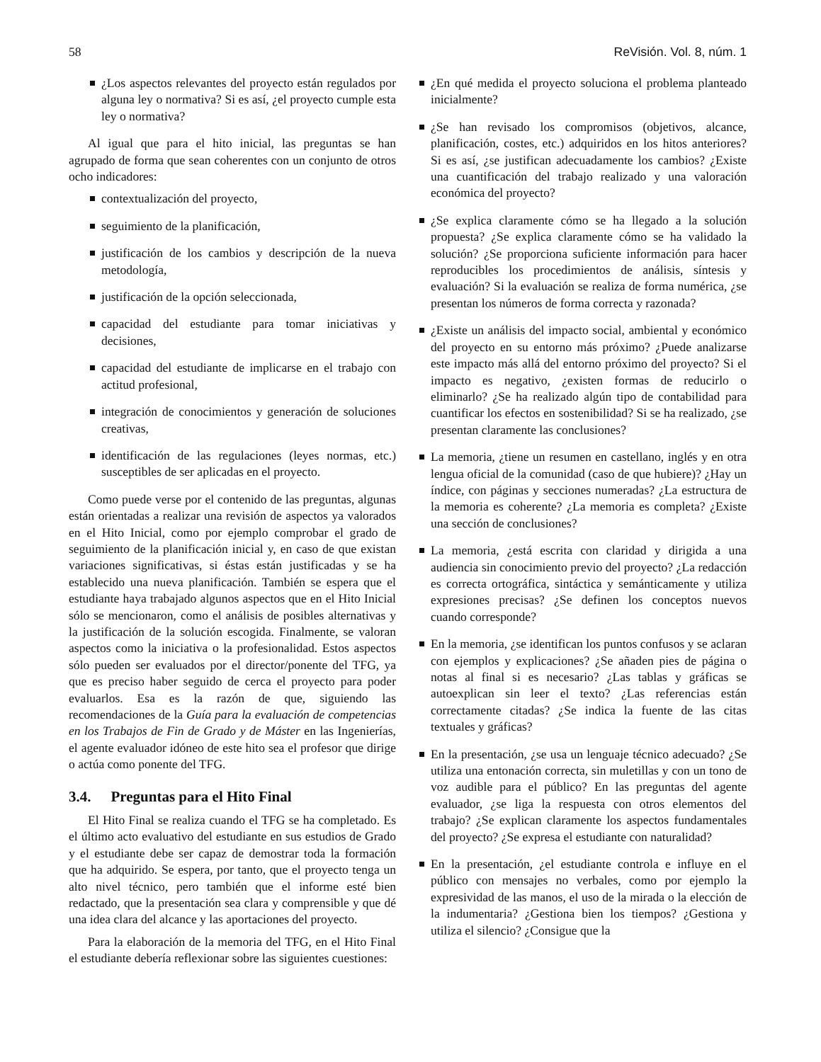58 ReVisión. Vol. 8, núm. 1
¿Los aspectos relevantes del proyecto están regulados por alguna ley o normativa? Si es así, ¿el proyecto cumple esta ley o normativa?
Al igual que para el hito inicial, las preguntas se han agrupado de forma que sean coherentes con un conjunto de otros ocho indicadores:
contextualización del proyecto,
seguimiento de la planificación,
justificación de los cambios y descripción de la nueva metodología,
justificación de la opción seleccionada,
capacidad del estudiante para tomar iniciativas y decisiones,
capacidad del estudiante de implicarse en el trabajo con actitud profesional,
integración de conocimientos y generación de soluciones creativas,
identificación de las regulaciones (leyes normas, etc.) susceptibles de ser aplicadas en el proyecto.
Como puede verse por el contenido de las preguntas, algunas están orientadas a realizar una revisión de aspectos ya valorados en el Hito Inicial, como por ejemplo comprobar el grado de seguimiento de la planificación inicial y, en caso de que existan variaciones significativas, si éstas están justificadas y se ha establecido una nueva planificación. También se espera que el estudiante haya trabajado algunos aspectos que en el Hito Inicial sólo se mencionaron, como el análisis de posibles alternativas y la justificación de la solución escogida. Finalmente, se valoran aspectos como la iniciativa o la profesionalidad. Estos aspectos sólo pueden ser evaluados por el director/ponente del TFG, ya que es preciso haber seguido de cerca el proyecto para poder evaluarlos. Esa es la razón de que, siguiendo las recomendaciones de la Guía para la evaluación de competencias en los Trabajos de Fin de Grado y de Máster en las Ingenierías, el agente evaluador idóneo de este hito sea el profesor que dirige o actúa como ponente del TFG.
3.4. Preguntas para el Hito Final
El Hito Final se realiza cuando el TFG se ha completado. Es el último acto evaluativo del estudiante en sus estudios de Grado y el estudiante debe ser capaz de demostrar toda la formación que ha adquirido. Se espera, por tanto, que el proyecto tenga un alto nivel técnico, pero también que el informe esté bien redactado, que la presentación sea clara y comprensible y que dé una idea clara del alcance y las aportaciones del proyecto.
Para la elaboración de la memoria del TFG, en el Hito Final el estudiante debería reflexionar sobre las siguientes cuestiones:
¿En qué medida el proyecto soluciona el problema planteado inicialmente?
¿Se han revisado los compromisos (objetivos, alcance, planificación, costes, etc.) adquiridos en los hitos anteriores? Si es así, ¿se justifican adecuadamente los cambios? ¿Existe una cuantificación del trabajo realizado y una valoración económica del proyecto?
¿Se explica claramente cómo se ha llegado a la solución propuesta? ¿Se explica claramente cómo se ha validado la solución? ¿Se proporciona suficiente información para hacer reproducibles los procedimientos de análisis, síntesis y evaluación? Si la evaluación se realiza de forma numérica, ¿se presentan los números de forma correcta y razonada?
¿Existe un análisis del impacto social, ambiental y económico del proyecto en su entorno más próximo? ¿Puede analizarse este impacto más allá del entorno próximo del proyecto? Si el impacto es negativo, ¿existen formas de reducirlo o eliminarlo? ¿Se ha realizado algún tipo de contabilidad para cuantificar los efectos en sostenibilidad? Si se ha realizado, ¿se presentan claramente las conclusiones?
La memoria, ¿tiene un resumen en castellano, inglés y en otra lengua oficial de la comunidad (caso de que hubiere)? ¿Hay un índice, con páginas y secciones numeradas? ¿La estructura de la memoria es coherente? ¿La memoria es completa? ¿Existe una sección de conclusiones?
La memoria, ¿está escrita con claridad y dirigida a una audiencia sin conocimiento previo del proyecto? ¿La redacción es correcta ortográfica, sintáctica y semánticamente y utiliza expresiones precisas? ¿Se definen los conceptos nuevos cuando corresponde?
En la memoria, ¿se identifican los puntos confusos y se aclaran con ejemplos y explicaciones? ¿Se añaden pies de página o notas al final si es necesario? ¿Las tablas y gráficas se autoexplican sin leer el texto? ¿Las referencias están correctamente citadas? ¿Se indica la fuente de las citas textuales y gráficas?
En la presentación, ¿se usa un lenguaje técnico adecuado? ¿Se utiliza una entonación correcta, sin muletillas y con un tono de voz audible para el público? En las preguntas del agente evaluador, ¿se liga la respuesta con otros elementos del trabajo? ¿Se explican claramente los aspectos fundamentales del proyecto? ¿Se expresa el estudiante con naturalidad?
En la presentación, ¿el estudiante controla e influye en el público con mensajes no verbales, como por ejemplo la expresividad de las manos, el uso de la mirada o la elección de la indumentaria? ¿Gestiona bien los tiempos? ¿Gestiona y utiliza el silencio? ¿Consigue que la